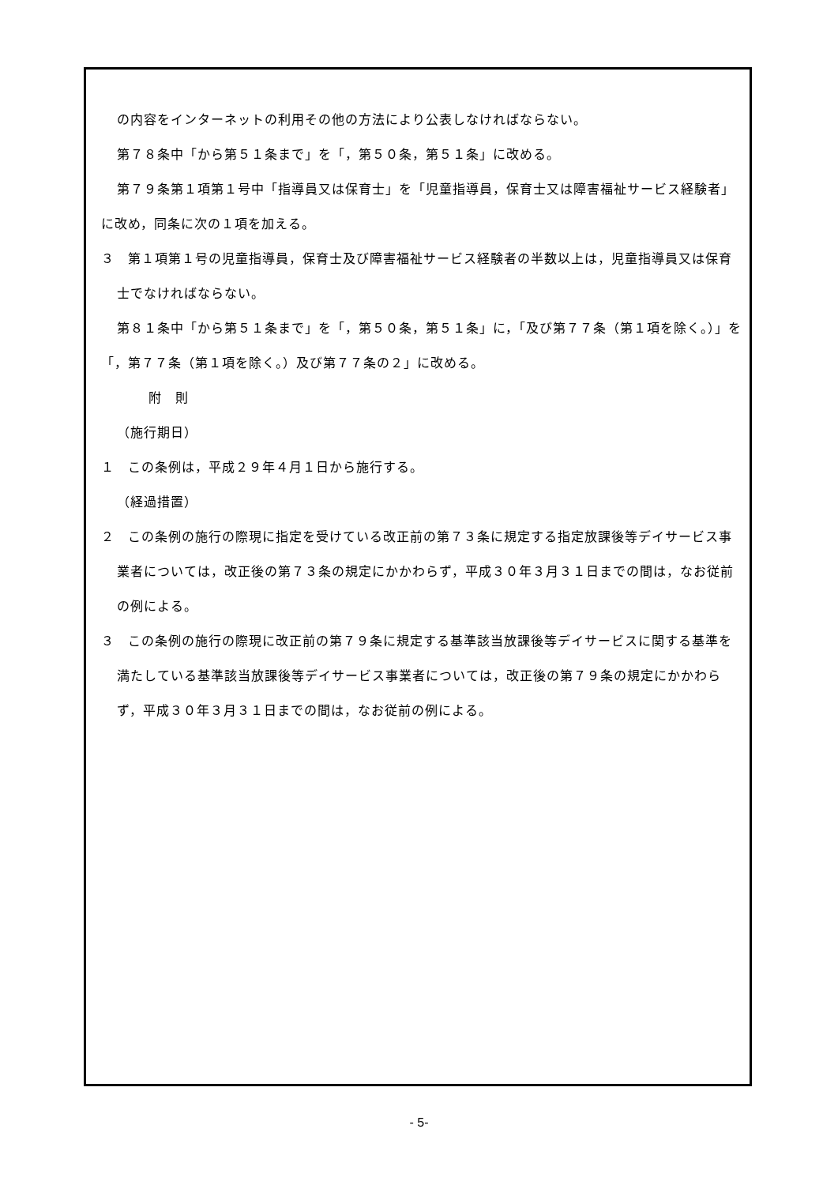の内容をインターネットの利用その他の方法により公表しなければならない。
第７８条中「から第５１条まで」を「，第５０条，第５１条」に改める。
第７９条第１項第１号中「指導員又は保育士」を「児童指導員，保育士又は障害福祉サービス経験者」に改め，同条に次の１項を加える。
３　第１項第１号の児童指導員，保育士及び障害福祉サービス経験者の半数以上は，児童指導員又は保育士でなければならない。
第８１条中「から第５１条まで」を「，第５０条，第５１条」に，「及び第７７条（第１項を除く。）」を「，第７７条（第１項を除く。）及び第７７条の２」に改める。
附　則
（施行期日）
１　この条例は，平成２９年４月１日から施行する。
（経過措置）
２　この条例の施行の際現に指定を受けている改正前の第７３条に規定する指定放課後等デイサービス事業者については，改正後の第７３条の規定にかかわらず，平成３０年３月３１日までの間は，なお従前の例による。
３　この条例の施行の際現に改正前の第７９条に規定する基準該当放課後等デイサービスに関する基準を満たしている基準該当放課後等デイサービス事業者については，改正後の第７９条の規定にかかわらず，平成３０年３月３１日までの間は，なお従前の例による。
- 5-